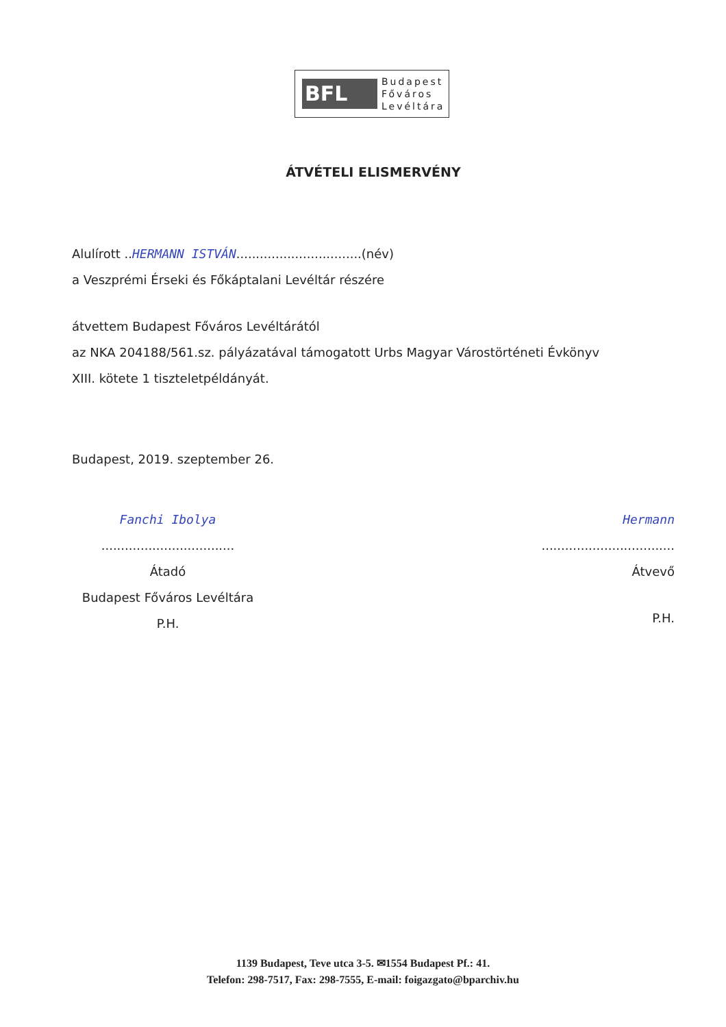BFL
Budapest
Főváros
Levéltára
ÁTVÉTELI ELISMERVÉNY
Alulírott ..HERMANN ISTVÁN................................(név)
a Veszprémi Érseki és Főkáptalani Levéltár részére
átvettem Budapest Főváros Levéltárától
az NKA 204188/561.sz. pályázatával támogatott Urbs Magyar Várostörténeti Évkönyv
XIII. kötete 1 tiszteletpéldányát.
Budapest, 2019. szeptember 26.
Fanchi Ibolya
..................................
Átadó
Budapest Főváros Levéltára
P.H.
Hermann
..................................
Átvevő
P.H.
1139 Budapest, Teve utca 3-5. ✉1554 Budapest Pf.: 41.
Telefon: 298-7517, Fax: 298-7555, E-mail: foigazgato@bparchiv.hu